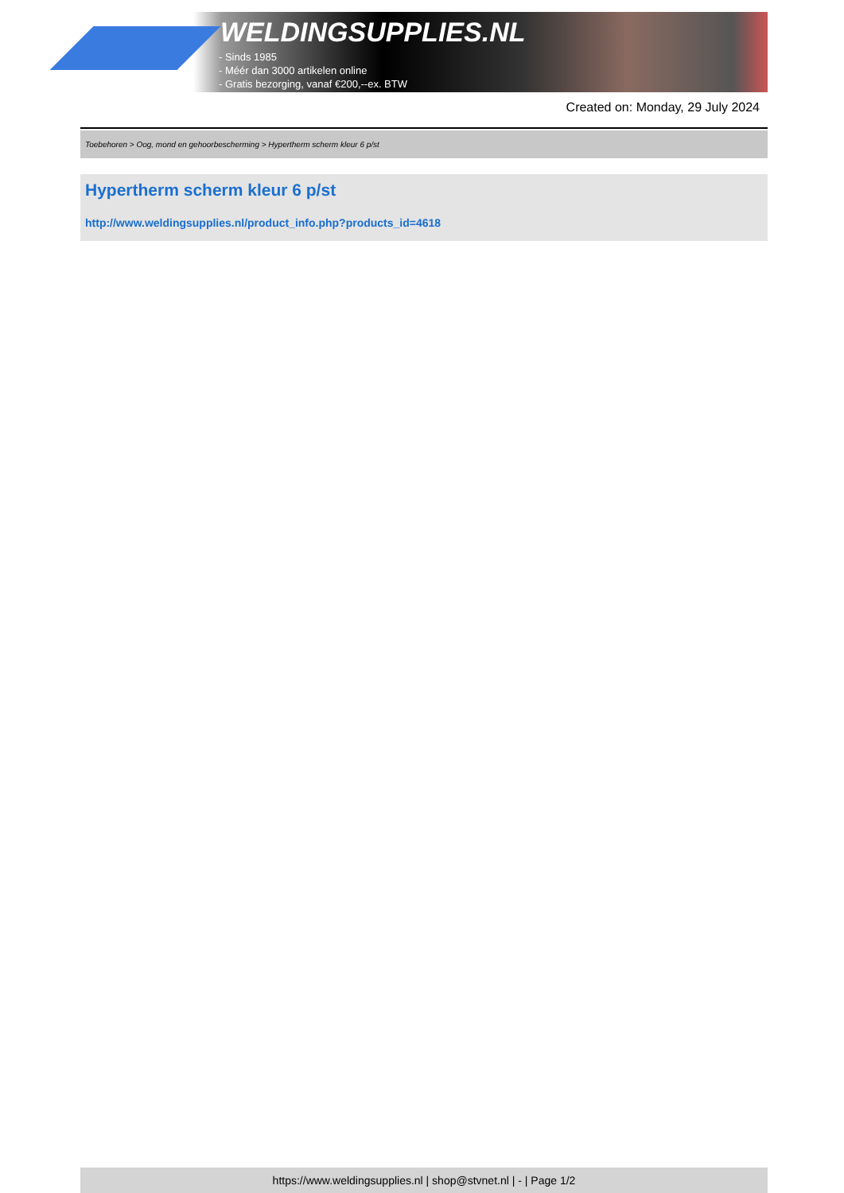WELDINGSUPPLIES.NL
- Sinds 1985
- Méér dan 3000 artikelen online
- Gratis bezorging, vanaf €200,--ex. BTW
Created on: Monday, 29 July 2024
Toebehoren > Oog, mond en gehoorbescherming > Hypertherm scherm kleur 6 p/st
Hypertherm scherm kleur 6 p/st
http://www.weldingsupplies.nl/product_info.php?products_id=4618
https://www.weldingsupplies.nl | shop@stvnet.nl | - | Page 1/2